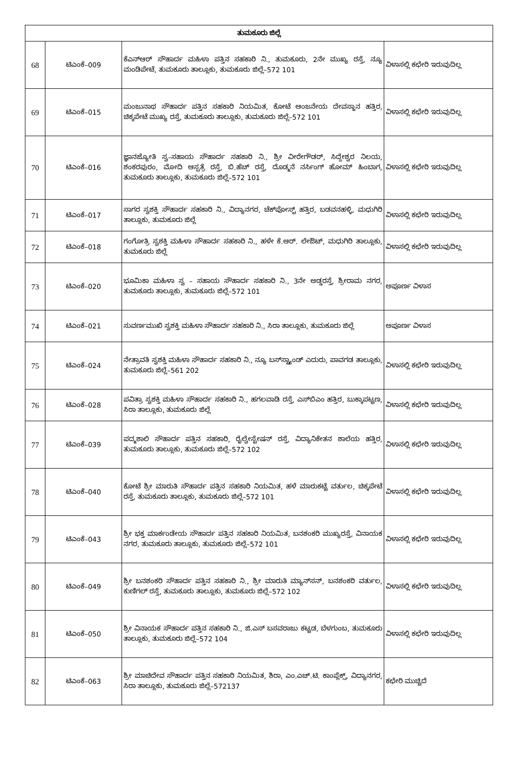| ತುಮಕೂರು ಜಿಲ್ಲೆ | | | |
| --- | --- | --- | --- |
| 68 | ಟಿಎಂಕೆ–009 | ಕೆಎನ್‌ಆರ್ ಸೌಹಾರ್ದ ಮಹಿಳಾ ಪತ್ತಿನ ಸಹಕಾರಿ ನಿ., ತುಮಕೂರು, 2ನೇ ಮುಖ್ಯ ರಸ್ತೆ, ನ್ಯೂ ಮಂಡಿಪೇಟೆ, ತುಮಕೂರು ತಾಲ್ಲೂಕು, ತುಮಕೂರು ಜಿಲ್ಲೆ–572 101 | ವಿಳಾಸಲ್ಲಿ ಕಛೇರಿ ಇರುವುದಿಲ್ಲ |
| 69 | ಟಿಎಂಕೆ–015 | ಮಂಜುನಾಥ ಸೌಹಾರ್ದ ಪತ್ತಿನ ಸಹಕಾರಿ ನಿಯಮಿತ, ಕೋಟೆ ಆಂಜನೇಯ ದೇವಸ್ಥಾನ ಹತ್ತಿರ, ಚಿಕ್ಕಪೇಟೆ ಮುಖ್ಯ ರಸ್ತೆ, ತುಮಕೂರು ತಾಲ್ಲೂಕು, ತುಮಕೂರು ಜಿಲ್ಲೆ–572 101 | ವಿಳಾಸಲ್ಲಿ ಕಛೇರಿ ಇರುವುದಿಲ್ಲ |
| 70 | ಟಿಎಂಕೆ–016 | ಜ್ಞಾನಜ್ಯೋತಿ ಸ್ವ–ಸಹಾಯ ಸೌಹಾರ್ದ ಸಹಕಾರಿ ನಿ., ಶ್ರೀ ವೀರೇಗೌಡರ್, ಸಿದ್ದೇಶ್ವರ ನಿಲಯ, ಶಂಕರಪುರಂ, ಮೋದಿ ಆಸ್ಪತ್ರೆ ರಸ್ತೆ, ಬಿ.ಹೆಚ್ ರಸ್ತೆ, ದೊಡ್ಮನೆ ನರ್ಸಿಂಗ್ ಹೋಮ್ ಹಿಂಬಾಗ, ತುಮಕೂರು ತಾಲ್ಲೂಕು, ತುಮಕೂರು ಜಿಲ್ಲೆ–572 101 | ವಿಳಾಸಲ್ಲಿ ಕಛೇರಿ ಇರುವುದಿಲ್ಲ |
| 71 | ಟಿಎಂಕೆ–017 | ಸಾಗರ ಸ್ವಶಕ್ತಿ ಸೌಹಾರ್ದ ಸಹಕಾರಿ ನಿ., ವಿದ್ಯಾನಗರ, ಚೆಕ್‌ಪೋಸ್ಟ್ ಹತ್ತಿರ, ಬಡವನಹಳ್ಳಿ, ಮಧುಗಿರಿ ತಾಲ್ಲೂಕು, ತುಮಕೂರು ಜಿಲ್ಲೆ | ವಿಳಾಸಲ್ಲಿ ಕಛೇರಿ ಇರುವುದಿಲ್ಲ |
| 72 | ಟಿಎಂಕೆ–018 | ಗಂಗೋತ್ರಿ ಸ್ವಶಕ್ತಿ ಮಹಿಳಾ ಸೌಹಾರ್ದ ಸಹಕಾರಿ ನಿ., ಹಳೇ ಕೆ.ಆರ್. ಲೇಔಟ್, ಮಧುಗಿರಿ ತಾಲ್ಲೂಕು, ತುಮಕೂರು ಜಿಲ್ಲೆ | ವಿಳಾಸಲ್ಲಿ ಕಛೇರಿ ಇರುವುದಿಲ್ಲ |
| 73 | ಟಿಎಂಕೆ–020 | ಭೂಮಿಕಾ ಮಹಿಳಾ ಸ್ವ – ಸಹಾಯ ಸೌಹಾರ್ದ ಸಹಕಾರಿ ನಿ., 3ನೇ ಅಡ್ಡರಸ್ತೆ, ಶ್ರೀರಾಮ ನಗರ, ತುಮಕೂರು ತಾಲ್ಲೂಕು, ತುಮಕೂರು ಜಿಲ್ಲೆ–572 101 | ಅಪೂರ್ಣ ವಿಳಾಸ |
| 74 | ಟಿಎಂಕೆ–021 | ಸುವರ್ಣಮುಖಿ ಸ್ವಶಕ್ತಿ ಮಹಿಳಾ ಸೌಹಾರ್ದ ಸಹಕಾರಿ ನಿ., ಸಿರಾ ತಾಲ್ಲೂಕು, ತುಮಕೂರು ಜಿಲ್ಲೆ | ಅಪೂರ್ಣ ವಿಳಾಸ |
| 75 | ಟಿಎಂಕೆ–024 | ನೇತ್ರಾವತಿ ಸ್ವಶಕ್ತಿ ಮಹಿಳಾ ಸೌಹಾರ್ದ ಸಹಕಾರಿ ನಿ., ನ್ಯೂ ಬಸ್‌ಸ್ಟ್ಯಾಂಡ್ ಎದುರು, ಪಾವಗಡ ತಾಲ್ಲೂಕು, ತುಮಕೂರು ಜಿಲ್ಲೆ–561 202 | ವಿಳಾಸಲ್ಲಿ ಕಛೇರಿ ಇರುವುದಿಲ್ಲ |
| 76 | ಟಿಎಂಕೆ–028 | ಪವಿತ್ರಾ ಸ್ವಶಕ್ತಿ ಮಹಿಳಾ ಸೌಹಾರ್ದ ಸಹಕಾರಿ ನಿ., ಹಗಲವಾಡಿ ರಸ್ತೆ, ಎಸ್‌ಬಿಎಂ ಹತ್ತಿರ, ಬುಕ್ಕಾಪಟ್ಟಣ, ಸಿರಾ ತಾಲ್ಲೂಕು, ತುಮಕೂರು ಜಿಲ್ಲೆ | ವಿಳಾಸಲ್ಲಿ ಕಛೇರಿ ಇರುವುದಿಲ್ಲ |
| 77 | ಟಿಎಂಕೆ–039 | ಪದ್ಮಶಾಲಿ ಸೌಹಾರ್ದ ಪತ್ತಿನ ಸಹಕಾರಿ, ರೈಲ್ವೇಸ್ಟೇಷನ್ ರಸ್ತೆ, ವಿದ್ಯಾನಿಕೇತನ ಶಾಲೆಯ ಹತ್ತಿರ, ತುಮಕೂರು ತಾಲ್ಲೂಕು, ತುಮಕೂರು ಜಿಲ್ಲೆ–572 102 | ವಿಳಾಸಲ್ಲಿ ಕಛೇರಿ ಇರುವುದಿಲ್ಲ |
| 78 | ಟಿಎಂಕೆ–040 | ಕೋಟೆ ಶ್ರೀ ಮಾರುತಿ ಸೌಹಾರ್ದ ಪತ್ತಿನ ಸಹಕಾರಿ ನಿಯಮಿತ, ಹಳೆ ಮಾರುಕಟ್ಟೆ ವರ್ತುಲ, ಚಿಕ್ಕಪೇಟೆ ರಸ್ತೆ, ತುಮಕೂರು ತಾಲ್ಲೂಕು, ತುಮಕೂರು ಜಿಲ್ಲೆ–572 101 | ವಿಳಾಸಲ್ಲಿ ಕಛೇರಿ ಇರುವುದಿಲ್ಲ |
| 79 | ಟಿಎಂಕೆ–043 | ಶ್ರೀ ಭಕ್ತ ಮಾರ್ಕಂಡೇಯ ಸೌಹಾರ್ದ ಪತ್ತಿನ ಸಹಕಾರಿ ನಿಯಮಿತ, ಬನಶಂಕರಿ ಮುಖ್ಯರಸ್ತೆ, ವಿನಾಯಕ ನಗರ, ತುಮಕೂರು ತಾಲ್ಲೂಕು, ತುಮಕೂರು ಜಿಲ್ಲೆ–572 101 | ವಿಳಾಸಲ್ಲಿ ಕಛೇರಿ ಇರುವುದಿಲ್ಲ |
| 80 | ಟಿಎಂಕೆ–049 | ಶ್ರೀ ಬನಶಂಕರಿ ಸೌಹಾರ್ದ ಪತ್ತಿನ ಸಹಕಾರಿ ನಿ., ಶ್ರೀ ಮಾರುತಿ ಮ್ಯಾನ್‌ಸನ್, ಬನಶಂಕರಿ ವರ್ತುಲ, ಕುಣಿಗಲ್ ರಸ್ತೆ, ತುಮಕೂರು ತಾಲ್ಲೂಕು, ತುಮಕೂರು ಜಿಲ್ಲೆ–572 102 | ವಿಳಾಸಲ್ಲಿ ಕಛೇರಿ ಇರುವುದಿಲ್ಲ |
| 81 | ಟಿಎಂಕೆ–050 | ಶ್ರೀ ವಿನಾಯಕ ಸೌಹಾರ್ದ ಪತ್ತಿನ ಸಹಕಾರಿ ನಿ., ಜಿ.ಎಸ್ ಬಸವರಾಜು ಕಟ್ಟಡ, ಬೆಳಗುಂಬ, ತುಮಕೂರು ತಾಲ್ಲೂಕು, ತುಮಕೂರು ಜಿಲ್ಲೆ–572 104 | ವಿಳಾಸಲ್ಲಿ ಕಛೇರಿ ಇರುವುದಿಲ್ಲ |
| 82 | ಟಿಎಂಕೆ–063 | ಶ್ರೀ ಮಾಚಿದೇವ ಸೌಹಾರ್ದ ಪತ್ತಿನ ಸಹಕಾರಿ ನಿಯಮಿತ, ಶಿರಾ, ಎಂ.ಎಚ್.ಟಿ. ಕಾಂಪ್ಲೆಕ್ಸ್, ವಿದ್ಯಾನಗರ, ಸಿರಾ ತಾಲ್ಲೂಕು, ತುಮಕೂರು ಜಿಲ್ಲೆ–572137 | ಕಛೇರಿ ಮುಚ್ಚಿದೆ |